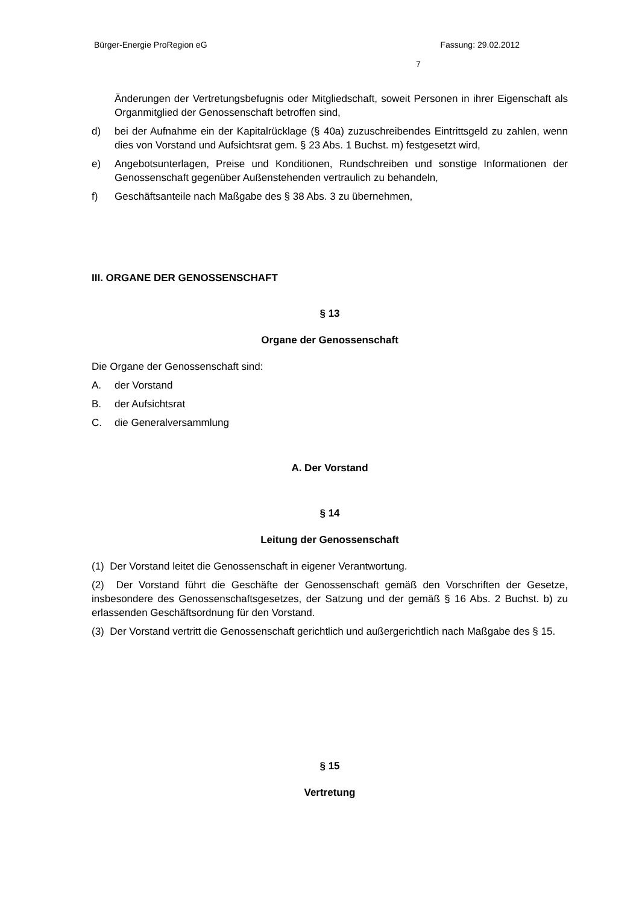Bürger-Energie ProRegion eG Fassung: 29.02.2012
7
Änderungen der Vertretungsbefugnis oder Mitgliedschaft, soweit Personen in ihrer Eigenschaft als Organmitglied der Genossenschaft betroffen sind,
d) bei der Aufnahme ein der Kapitalrücklage (§ 40a) zuzuschreibendes Eintrittsgeld zu zahlen, wenn dies von Vorstand und Aufsichtsrat gem. § 23 Abs. 1 Buchst. m) festgesetzt wird,
e) Angebotsunterlagen, Preise und Konditionen, Rundschreiben und sonstige Informationen der Genossenschaft gegenüber Außenstehenden vertraulich zu behandeln,
f) Geschäftsanteile nach Maßgabe des § 38 Abs. 3 zu übernehmen,
III. ORGANE DER GENOSSENSCHAFT
§ 13
Organe der Genossenschaft
Die Organe der Genossenschaft sind:
A. der Vorstand
B. der Aufsichtsrat
C. die Generalversammlung
A. Der Vorstand
§ 14
Leitung der Genossenschaft
(1) Der Vorstand leitet die Genossenschaft in eigener Verantwortung.
(2) Der Vorstand führt die Geschäfte der Genossenschaft gemäß den Vorschriften der Gesetze, insbesondere des Genossenschaftsgesetzes, der Satzung und der gemäß § 16 Abs. 2 Buchst. b) zu erlassenden Geschäftsordnung für den Vorstand.
(3) Der Vorstand vertritt die Genossenschaft gerichtlich und außergerichtlich nach Maßgabe des § 15.
§ 15
Vertretung